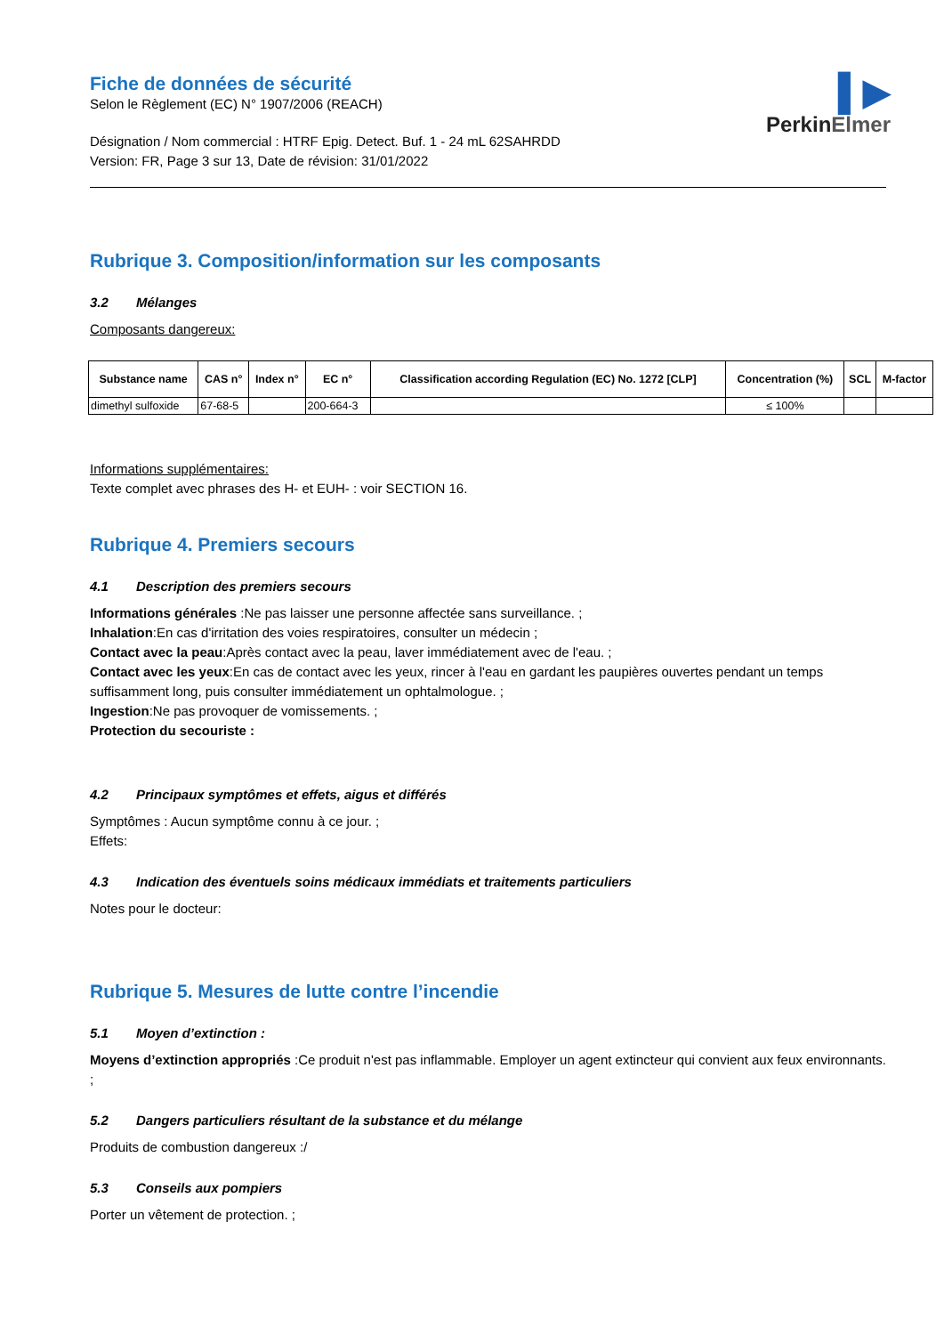▌▶
PerkinElmer
Fiche de données de sécurité
Selon le Règlement (EC) N° 1907/2006 (REACH)
Désignation / Nom commercial : HTRF Epig. Detect. Buf. 1 - 24 mL 62SAHRDD
Version: FR, Page 3 sur 13, Date de révision: 31/01/2022
Rubrique 3. Composition/information sur les composants
3.2 Mélanges
Composants dangereux:
| Substance name | CAS n° | Index n° | EC n° | Classification according Regulation (EC) No. 1272 [CLP] | Concentration (%) | SCL | M-factor |
| --- | --- | --- | --- | --- | --- | --- | --- |
| dimethyl sulfoxide | 67-68-5 | | 200-664-3 | | ≤ 100% | | |
Informations supplémentaires:
Texte complet avec phrases des H- et EUH- : voir SECTION 16.
Rubrique 4. Premiers secours
4.1 Description des premiers secours
Informations générales :Ne pas laisser une personne affectée sans surveillance. ;
Inhalation:En cas d'irritation des voies respiratoires, consulter un médecin ;
Contact avec la peau:Après contact avec la peau, laver immédiatement avec de l'eau. ;
Contact avec les yeux:En cas de contact avec les yeux, rincer à l'eau en gardant les paupières ouvertes pendant un temps suffisamment long, puis consulter immédiatement un ophtalmologue. ;
Ingestion:Ne pas provoquer de vomissements. ;
Protection du secouriste :
4.2 Principaux symptômes et effets, aigus et différés
Symptômes : Aucun symptôme connu à ce jour. ;
Effets:
4.3 Indication des éventuels soins médicaux immédiats et traitements particuliers
Notes pour le docteur:
Rubrique 5. Mesures de lutte contre l’incendie
5.1 Moyen d’extinction :
Moyens d’extinction appropriés :Ce produit n'est pas inflammable. Employer un agent extincteur qui convient aux feux environnants. ;
5.2 Dangers particuliers résultant de la substance et du mélange
Produits de combustion dangereux :/
5.3 Conseils aux pompiers
Porter un vêtement de protection. ;